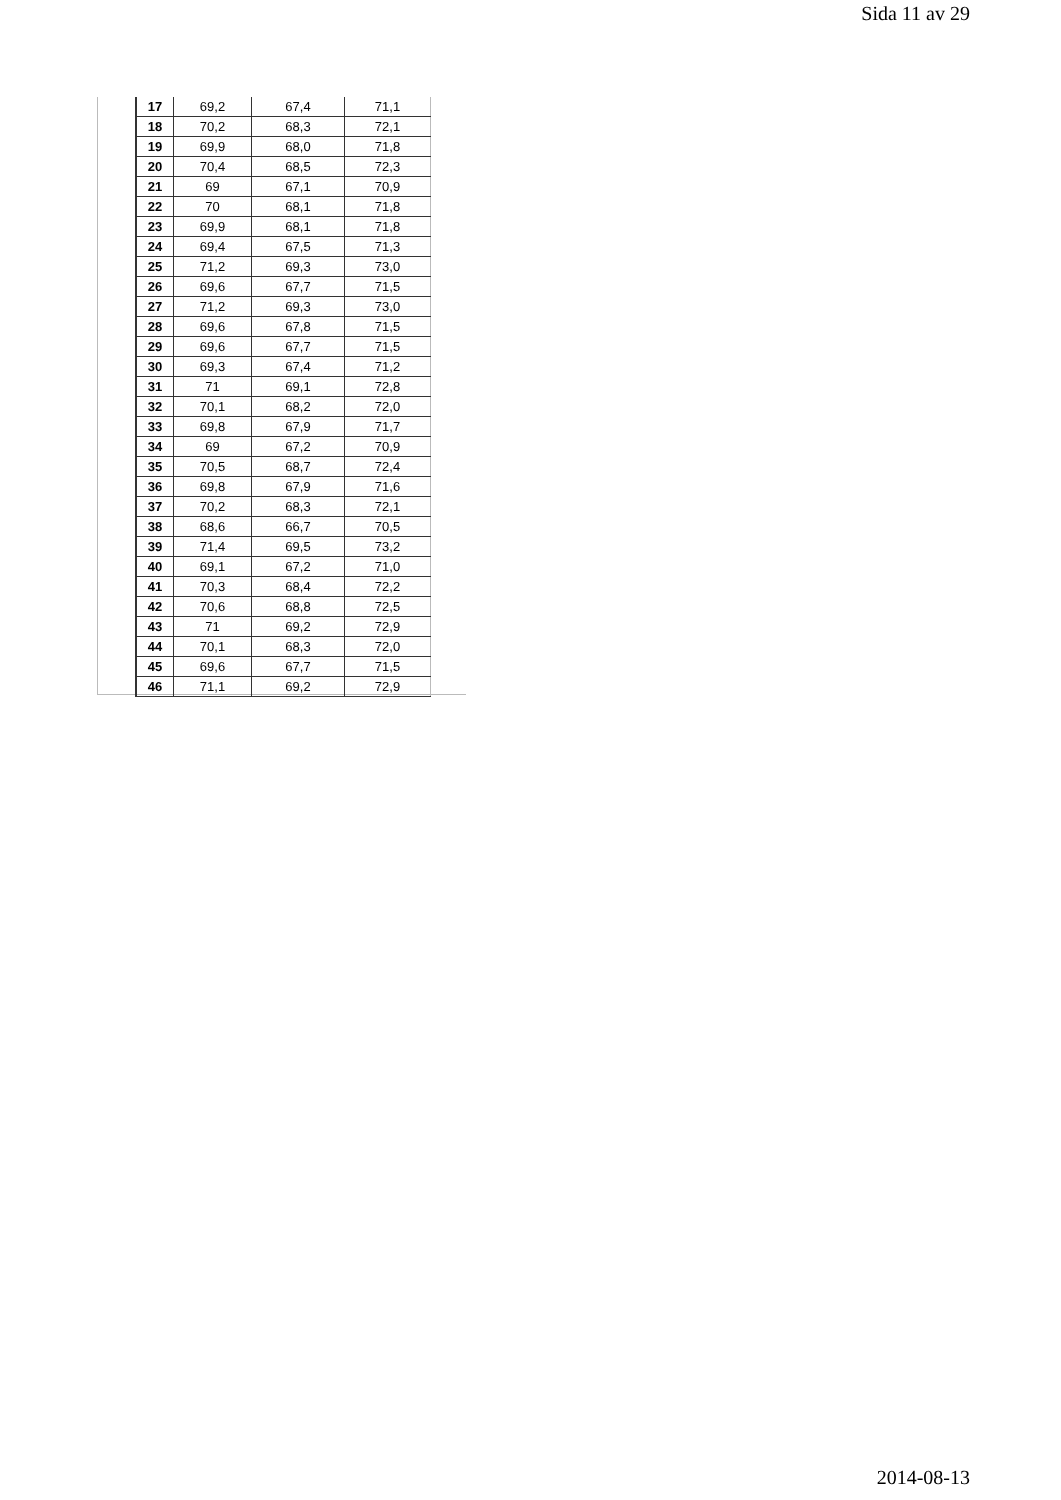Sida 11 av 29
| 17 | 69,2 | 67,4 | 71,1 |
| 18 | 70,2 | 68,3 | 72,1 |
| 19 | 69,9 | 68,0 | 71,8 |
| 20 | 70,4 | 68,5 | 72,3 |
| 21 | 69 | 67,1 | 70,9 |
| 22 | 70 | 68,1 | 71,8 |
| 23 | 69,9 | 68,1 | 71,8 |
| 24 | 69,4 | 67,5 | 71,3 |
| 25 | 71,2 | 69,3 | 73,0 |
| 26 | 69,6 | 67,7 | 71,5 |
| 27 | 71,2 | 69,3 | 73,0 |
| 28 | 69,6 | 67,8 | 71,5 |
| 29 | 69,6 | 67,7 | 71,5 |
| 30 | 69,3 | 67,4 | 71,2 |
| 31 | 71 | 69,1 | 72,8 |
| 32 | 70,1 | 68,2 | 72,0 |
| 33 | 69,8 | 67,9 | 71,7 |
| 34 | 69 | 67,2 | 70,9 |
| 35 | 70,5 | 68,7 | 72,4 |
| 36 | 69,8 | 67,9 | 71,6 |
| 37 | 70,2 | 68,3 | 72,1 |
| 38 | 68,6 | 66,7 | 70,5 |
| 39 | 71,4 | 69,5 | 73,2 |
| 40 | 69,1 | 67,2 | 71,0 |
| 41 | 70,3 | 68,4 | 72,2 |
| 42 | 70,6 | 68,8 | 72,5 |
| 43 | 71 | 69,2 | 72,9 |
| 44 | 70,1 | 68,3 | 72,0 |
| 45 | 69,6 | 67,7 | 71,5 |
| 46 | 71,1 | 69,2 | 72,9 |
2014-08-13